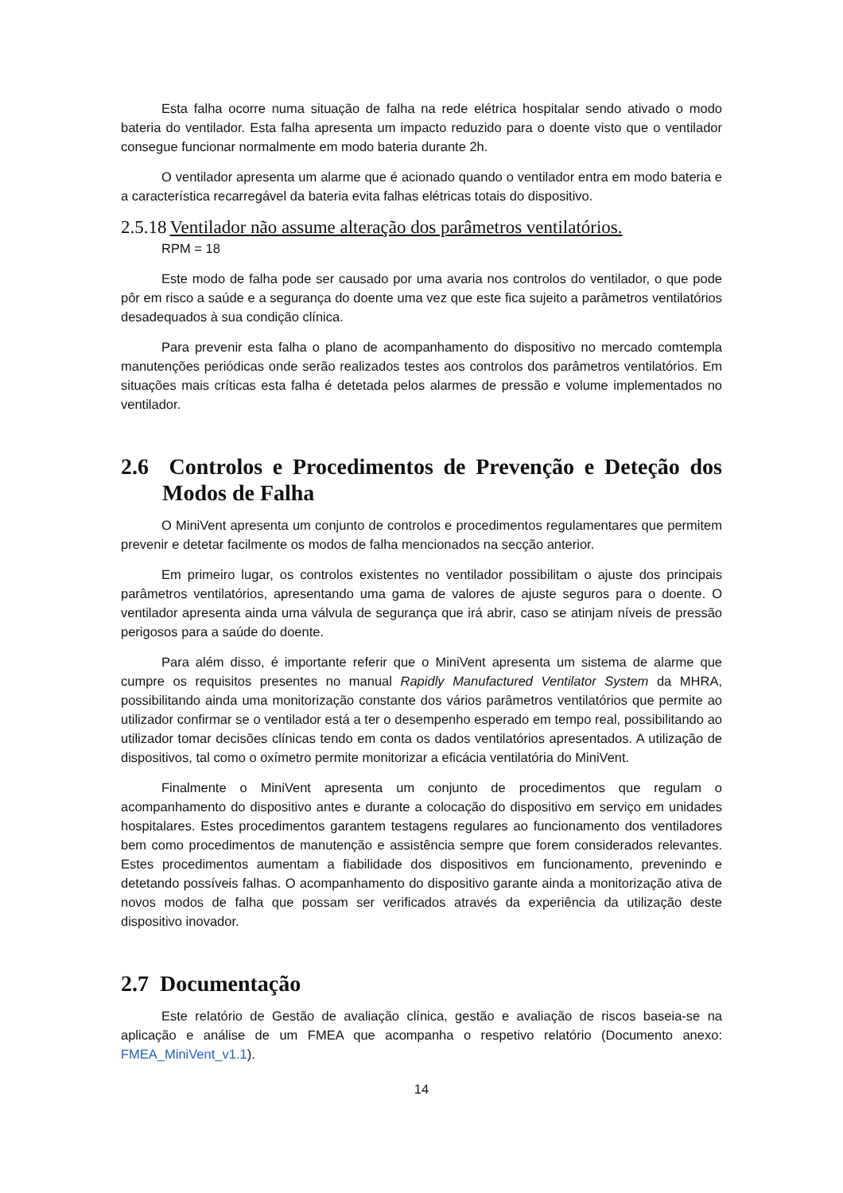Esta falha ocorre numa situação de falha na rede elétrica hospitalar sendo ativado o modo bateria do ventilador. Esta falha apresenta um impacto reduzido para o doente visto que o ventilador consegue funcionar normalmente em modo bateria durante 2h.
O ventilador apresenta um alarme que é acionado quando o ventilador entra em modo bateria e a característica recarregável da bateria evita falhas elétricas totais do dispositivo.
2.5.18 Ventilador não assume alteração dos parâmetros ventilatórios.
RPM = 18
Este modo de falha pode ser causado por uma avaria nos controlos do ventilador, o que pode pôr em risco a saúde e a segurança do doente uma vez que este fica sujeito a parâmetros ventilatórios desadequados à sua condição clínica.
Para prevenir esta falha o plano de acompanhamento do dispositivo no mercado comtempla manutenções periódicas onde serão realizados testes aos controlos dos parâmetros ventilatórios. Em situações mais críticas esta falha é detetada pelos alarmes de pressão e volume implementados no ventilador.
2.6 Controlos e Procedimentos de Prevenção e Deteção dos Modos de Falha
O MiniVent apresenta um conjunto de controlos e procedimentos regulamentares que permitem prevenir e detetar facilmente os modos de falha mencionados na secção anterior.
Em primeiro lugar, os controlos existentes no ventilador possibilitam o ajuste dos principais parâmetros ventilatórios, apresentando uma gama de valores de ajuste seguros para o doente. O ventilador apresenta ainda uma válvula de segurança que irá abrir, caso se atinjam níveis de pressão perigosos para a saúde do doente.
Para além disso, é importante referir que o MiniVent apresenta um sistema de alarme que cumpre os requisitos presentes no manual Rapidly Manufactured Ventilator System da MHRA, possibilitando ainda uma monitorização constante dos vários parâmetros ventilatórios que permite ao utilizador confirmar se o ventilador está a ter o desempenho esperado em tempo real, possibilitando ao utilizador tomar decisões clínicas tendo em conta os dados ventilatórios apresentados. A utilização de dispositivos, tal como o oxímetro permite monitorizar a eficácia ventilatória do MiniVent.
Finalmente o MiniVent apresenta um conjunto de procedimentos que regulam o acompanhamento do dispositivo antes e durante a colocação do dispositivo em serviço em unidades hospitalares. Estes procedimentos garantem testagens regulares ao funcionamento dos ventiladores bem como procedimentos de manutenção e assistência sempre que forem considerados relevantes. Estes procedimentos aumentam a fiabilidade dos dispositivos em funcionamento, prevenindo e detetando possíveis falhas. O acompanhamento do dispositivo garante ainda a monitorização ativa de novos modos de falha que possam ser verificados através da experiência da utilização deste dispositivo inovador.
2.7 Documentação
Este relatório de Gestão de avaliação clínica, gestão e avaliação de riscos baseia-se na aplicação e análise de um FMEA que acompanha o respetivo relatório (Documento anexo: FMEA_MiniVent_v1.1).
14